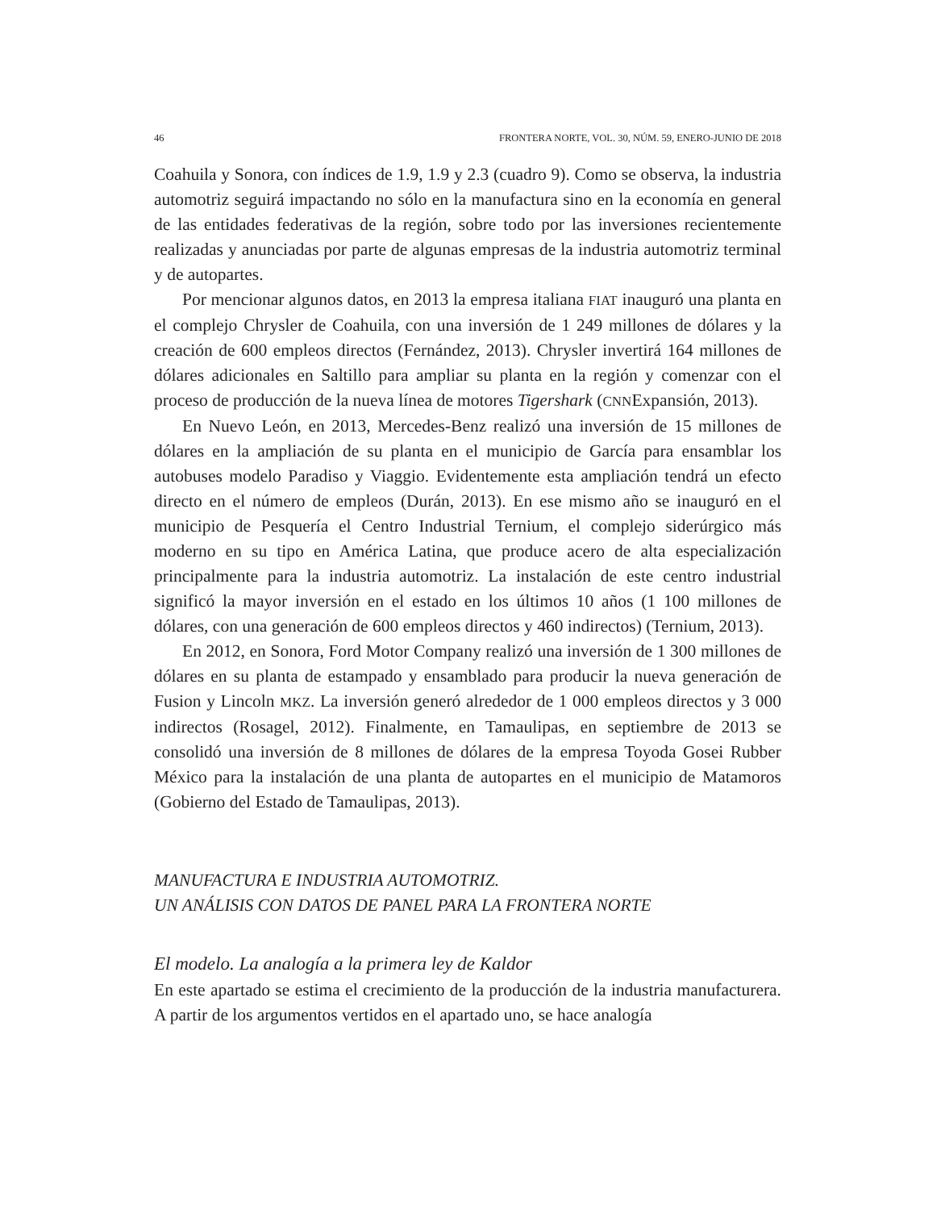46 FRONTERA NORTE, VOL. 30, NÚM. 59, ENERO-JUNIO DE 2018
Coahuila y Sonora, con índices de 1.9, 1.9 y 2.3 (cuadro 9). Como se observa, la industria automotriz seguirá impactando no sólo en la manufactura sino en la economía en general de las entidades federativas de la región, sobre todo por las inversiones recientemente realizadas y anunciadas por parte de algunas empresas de la industria automotriz terminal y de autopartes.
Por mencionar algunos datos, en 2013 la empresa italiana FIAT inauguró una planta en el complejo Chrysler de Coahuila, con una inversión de 1 249 millones de dólares y la creación de 600 empleos directos (Fernández, 2013). Chrysler invertirá 164 millones de dólares adicionales en Saltillo para ampliar su planta en la región y comenzar con el proceso de producción de la nueva línea de motores Tigershark (CNNExpansión, 2013).
En Nuevo León, en 2013, Mercedes-Benz realizó una inversión de 15 millones de dólares en la ampliación de su planta en el municipio de García para ensamblar los autobuses modelo Paradiso y Viaggio. Evidentemente esta ampliación tendrá un efecto directo en el número de empleos (Durán, 2013). En ese mismo año se inauguró en el municipio de Pesquería el Centro Industrial Ternium, el complejo siderúrgico más moderno en su tipo en América Latina, que produce acero de alta especialización principalmente para la industria automotriz. La instalación de este centro industrial significó la mayor inversión en el estado en los últimos 10 años (1 100 millones de dólares, con una generación de 600 empleos directos y 460 indirectos) (Ternium, 2013).
En 2012, en Sonora, Ford Motor Company realizó una inversión de 1 300 millones de dólares en su planta de estampado y ensamblado para producir la nueva generación de Fusion y Lincoln MKZ. La inversión generó alrededor de 1 000 empleos directos y 3 000 indirectos (Rosagel, 2012). Finalmente, en Tamaulipas, en septiembre de 2013 se consolidó una inversión de 8 millones de dólares de la empresa Toyoda Gosei Rubber México para la instalación de una planta de autopartes en el municipio de Matamoros (Gobierno del Estado de Tamaulipas, 2013).
MANUFACTURA E INDUSTRIA AUTOMOTRIZ.
UN ANÁLISIS CON DATOS DE PANEL PARA LA FRONTERA NORTE
El modelo. La analogía a la primera ley de Kaldor
En este apartado se estima el crecimiento de la producción de la industria manufacturera. A partir de los argumentos vertidos en el apartado uno, se hace analogía